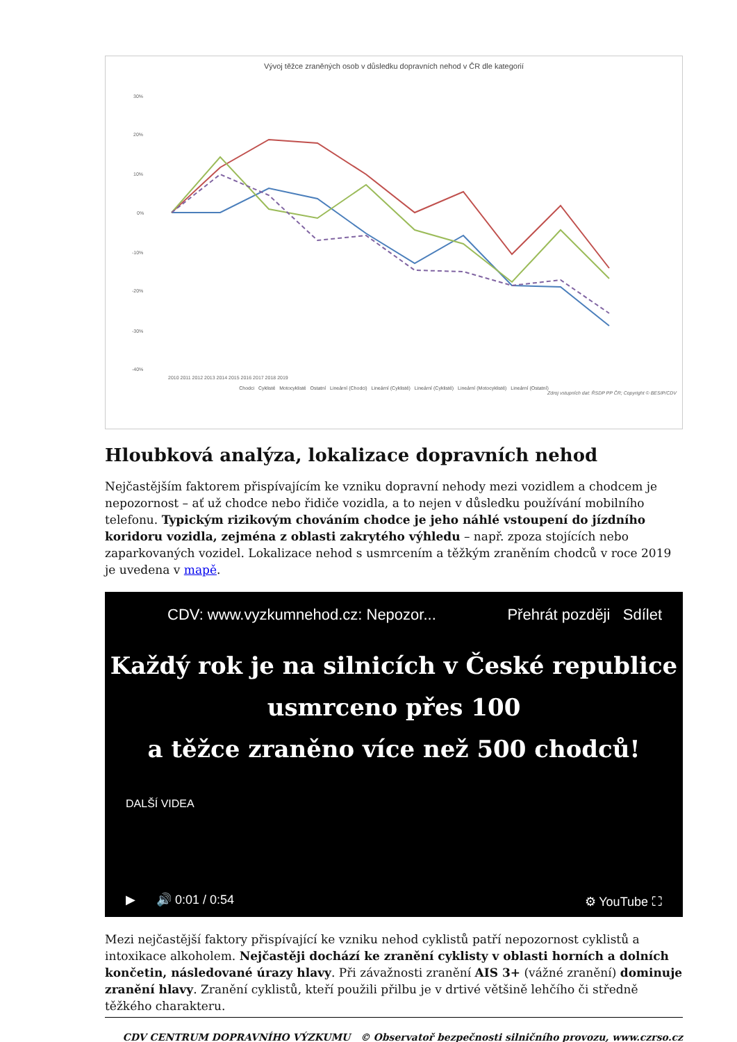Vývoj těžce zraněných osob v důsledku dopravních nehod v ČR dle kategorií
30%
20%
10%
0%
-10%
-20%
-30%
-40%
2010 2011 2012 2013 2014 2015 2016 2017 2018 2019
Chodci Cyklisté Motocyklisté Ostatní Lineární (Chodci) Lineární (Cyklisté) Lineární (Cyklisté) Lineární (Motocyklisté) Lineární (Ostatní)
Zdroj vstupních dat: ŘSDP PP ČR; Copyright © BESIP/CDV
Hloubková analýza, lokalizace dopravních nehod
Nejčastějším faktorem přispívajícím ke vzniku dopravní nehody mezi vozidlem a chodcem je nepozornost – ať už chodce nebo řidiče vozidla, a to nejen v důsledku používání mobilního telefonu. Typickým rizikovým chováním chodce je jeho náhlé vstoupení do jízdního koridoru vozidla, zejména z oblasti zakrytého výhledu – např. zpoza stojících nebo zaparkovaných vozidel. Lokalizace nehod s usmrcením a těžkým zraněním chodců v roce 2019 je uvedena v mapě.
CDV: www.vyzkumnehod.cz: Nepozor... Přehrát později Sdílet
Každý rok je na silnicích v České republice
usmrceno přes 100
a těžce zraněno více než 500 chodců!
DALŠÍ VIDEA
▶ 🔊 0:01 / 0:54 ⚙ YouTube ⛶
Mezi nejčastější faktory přispívající ke vzniku nehod cyklistů patří nepozornost cyklistů a intoxikace alkoholem. Nejčastěji dochází ke zranění cyklisty v oblasti horních a dolních končetin, následované úrazy hlavy. Při závažnosti zranění AIS 3+ (vážné zranění) dominuje zranění hlavy. Zranění cyklistů, kteří použili přilbu je v drtivé většině lehčího či středně těžkého charakteru.
CDV CENTRUM DOPRAVNÍHO VÝZKUMU © Observatoř bezpečnosti silničního provozu, www.czrso.cz